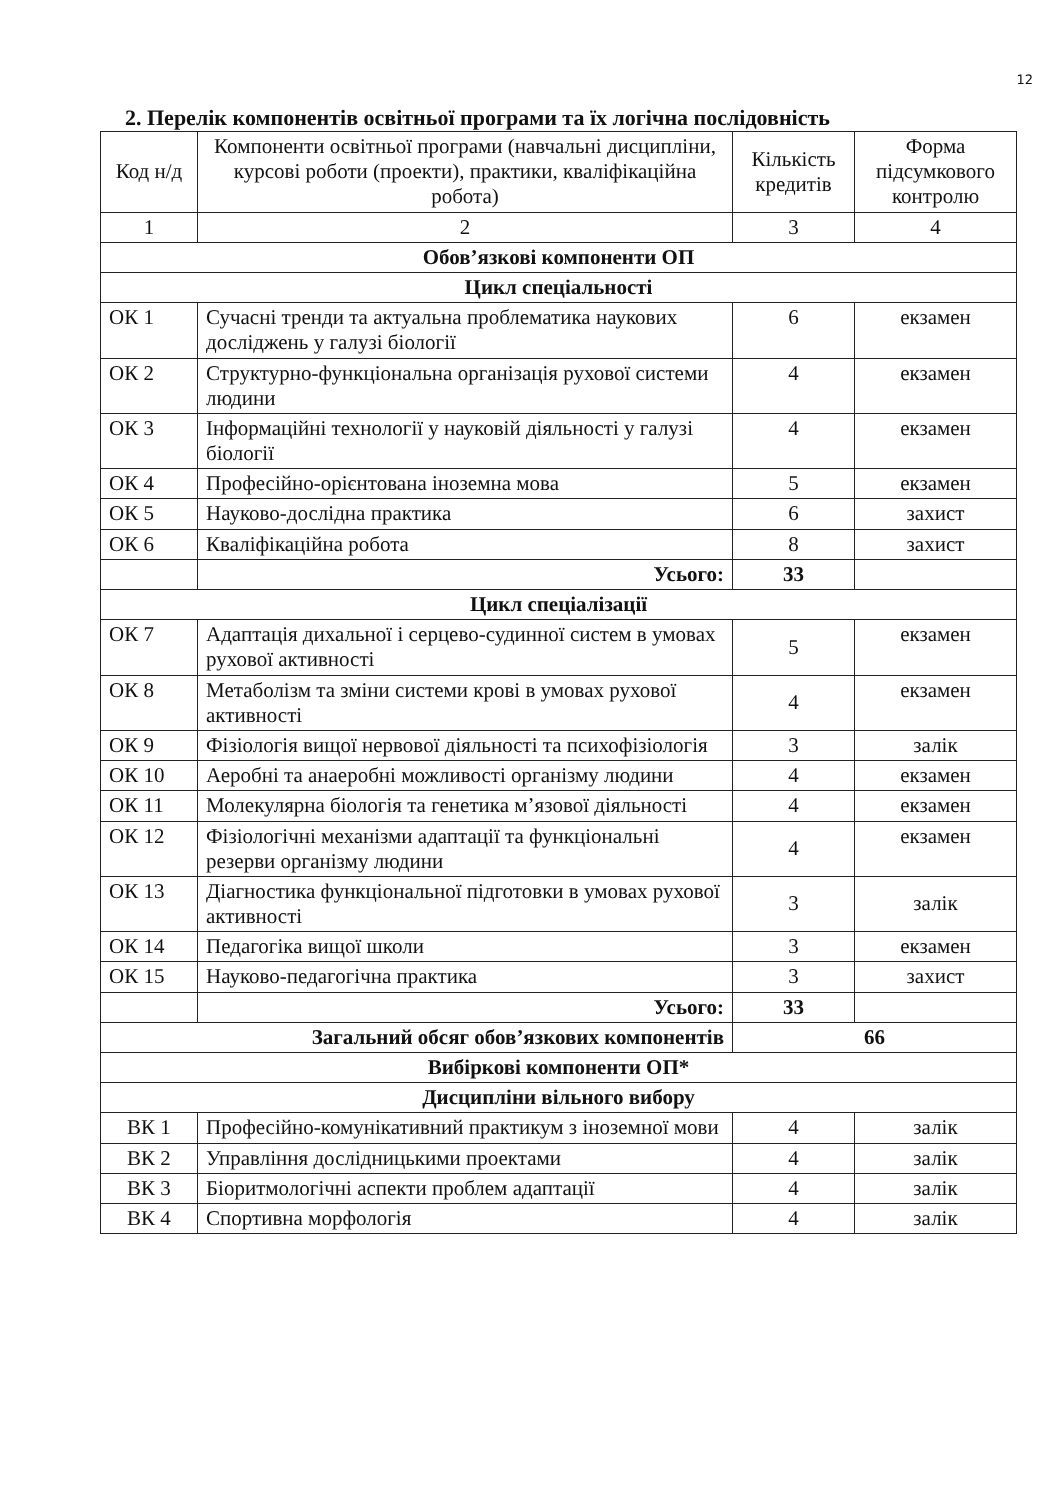12
2. Перелік компонентів освітньої програми та їх логічна послідовність
| Код н/д | Компоненти освітньої програми (навчальні дисципліни, курсові роботи (проекти), практики, кваліфікаційна робота) | Кількість кредитів | Форма підсумкового контролю |
| --- | --- | --- | --- |
| 1 | 2 | 3 | 4 |
| Обов’язкові компоненти ОП | | | |
| Цикл спеціальності | | | |
| ОК 1 | Сучасні тренди та актуальна проблематика наукових досліджень у галузі біології | 6 | екзамен |
| ОК 2 | Структурно-функціональна організація рухової системи людини | 4 | екзамен |
| ОК 3 | Інформаційні технології у науковій діяльності у галузі біології | 4 | екзамен |
| ОК 4 | Професійно-орієнтована іноземна мова | 5 | екзамен |
| ОК 5 | Науково-дослідна практика | 6 | захист |
| ОК 6 | Кваліфікаційна робота | 8 | захист |
| | Усього: | 33 | |
| Цикл спеціалізації | | | |
| ОК 7 | Адаптація дихальної і серцево-судинної систем в умовах рухової активності | 5 | екзамен |
| ОК 8 | Метаболізм та зміни системи крові в умовах рухової активності | 4 | екзамен |
| ОК 9 | Фізіологія вищої нервової діяльності та психофізіологія | 3 | залік |
| ОК 10 | Аеробні та анаеробні можливості організму людини | 4 | екзамен |
| ОК 11 | Молекулярна біологія та генетика м’язової діяльності | 4 | екзамен |
| ОК 12 | Фізіологічні механізми адаптації та функціональні резерви організму людини | 4 | екзамен |
| ОК 13 | Діагностика функціональної підготовки в умовах рухової активності | 3 | залік |
| ОК 14 | Педагогіка вищої школи | 3 | екзамен |
| ОК 15 | Науково-педагогічна практика | 3 | захист |
| | Усього: | 33 | |
| Загальний обсяг обов’язкових компонентів | | 66 | |
| Вибіркові компоненти ОП* | | | |
| Дисципліни вільного вибору | | | |
| ВК 1 | Професійно-комунікативний практикум з іноземної мови | 4 | залік |
| ВК 2 | Управління дослідницькими проектами | 4 | залік |
| ВК 3 | Біоритмологічні аспекти проблем адаптації | 4 | залік |
| ВК 4 | Спортивна морфологія | 4 | залік |